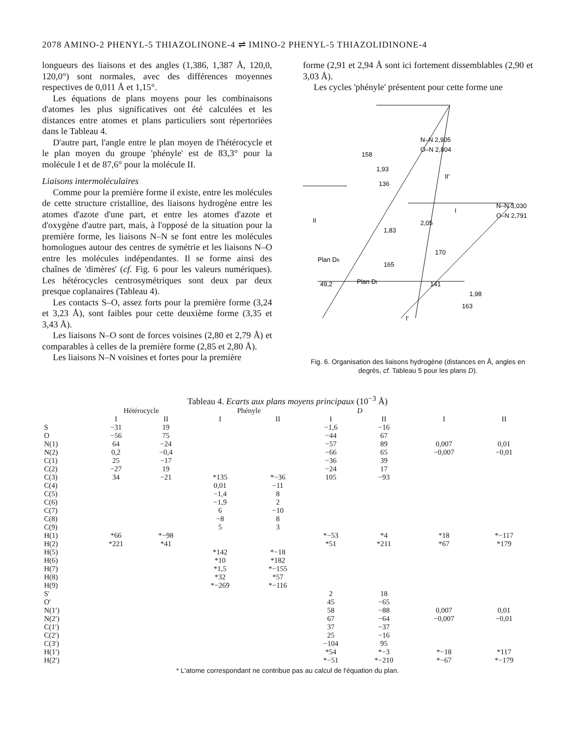2078 AMINO-2 PHENYL-5 THIAZOLINONE-4 ⇌ IMINO-2 PHENYL-5 THIAZOLIDINONE-4
longueurs des liaisons et des angles (1,386, 1,387 Å, 120,0, 120,0°) sont normales, avec des différences moyennes respectives de 0,011 Å et 1,15°.
Les équations de plans moyens pour les combinaisons d'atomes les plus significatives ont été calculées et les distances entre atomes et plans particuliers sont répertoriées dans le Tableau 4.
D'autre part, l'angle entre le plan moyen de l'hétérocycle et le plan moyen du groupe 'phényle' est de 83,3° pour la molécule I et de 87,6° pour la molécule II.
Liaisons intermoléculaires
Comme pour la première forme il existe, entre les molécules de cette structure cristalline, des liaisons hydrogène entre les atomes d'azote d'une part, et entre les atomes d'azote et d'oxygène d'autre part, mais, à l'opposé de la situation pour la première forme, les liaisons N–N se font entre les molécules homologues autour des centres de symétrie et les liaisons N–O entre les molécules indépendantes. Il se forme ainsi des chaînes de 'dimères' (cf. Fig. 6 pour les valeurs numériques). Les hétérocycles centrosymétriques sont deux par deux presque coplanaires (Tableau 4).
Les contacts S–O, assez forts pour la première forme (3,24 et 3,23 Å), sont faibles pour cette deuxième forme (3,35 et 3,43 Å).
Les liaisons N–O sont de forces voisines (2,80 et 2,79 Å) et comparables à celles de la première forme (2,85 et 2,80 Å).
Les liaisons N–N voisines et fortes pour la première
forme (2,91 et 2,94 Å sont ici fortement dissemblables (2,90 et 3,03 Å).
Les cycles 'phényle' présentent pour cette forme une
N–N 2,905
O–N 2,804
158
1,93
136
1,83
165
I
II'
N–N 3,030
O–N 2,791
2,05
170
Plan DII
49,2
Plan DI
141
1,98
163
I'
II
Fig. 6. Organisation des liaisons hydrogène (distances en Å, angles en degrés, cf. Tableau 5 pour les plans D).
Tableau 4. Ecarts aux plans moyens principaux (10<sup>−3</sup> Å)
| | Hétérocycle | | Phényle | | D | | | |
| --- | --- | --- | --- | --- | --- | --- | --- | --- |
| | I | II | I | II | I | II | I | II |
| S | −31 | 19 | | | −1,6 | −16 | | |
| O | −56 | 75 | | | −44 | 67 | | |
| N(1) | 64 | −24 | | | −57 | 89 | 0,007 | 0,01 |
| N(2) | 0,2 | −0,4 | | | −66 | 65 | −0,007 | −0,01 |
| C(1) | 25 | −17 | | | −36 | 39 | | |
| C(2) | −27 | 19 | | | −24 | 17 | | |
| C(3) | 34 | −21 | *135 | *−36 | 105 | −93 | | |
| C(4) | | | 0,01 | −11 | | | | |
| C(5) | | | −1,4 | 8 | | | | |
| C(6) | | | −1,9 | 2 | | | | |
| C(7) | | | 6 | −10 | | | | |
| C(8) | | | −8 | 8 | | | | |
| C(9) | | | 5 | 3 | | | | |
| H(1) | *66 | *−98 | | | *−53 | *4 | *18 | *−117 |
| H(2) | *221 | *41 | | | *51 | *211 | *67 | *179 |
| H(5) | | | *142 | *−18 | | | | |
| H(6) | | | *10 | *182 | | | | |
| H(7) | | | *1,5 | *−155 | | | | |
| H(8) | | | *32 | *57 | | | | |
| H(9) | | | *−269 | *−116 | | | | |
| S′ | | | | | 2 | 18 | | |
| O′ | | | | | 45 | −65 | | |
| N(1′) | | | | | 58 | −88 | 0,007 | 0,01 |
| N(2′) | | | | | 67 | −64 | −0,007 | −0,01 |
| C(1′) | | | | | 37 | −37 | | |
| C(2′) | | | | | 25 | −16 | | |
| C(3′) | | | | | −104 | 95 | | |
| H(1′) | | | | | *54 | *−3 | *−18 | *117 |
| H(2′) | | | | | *−51 | *−210 | *−67 | *−179 |
* L'atome correspondant ne contribue pas au calcul de l'équation du plan.